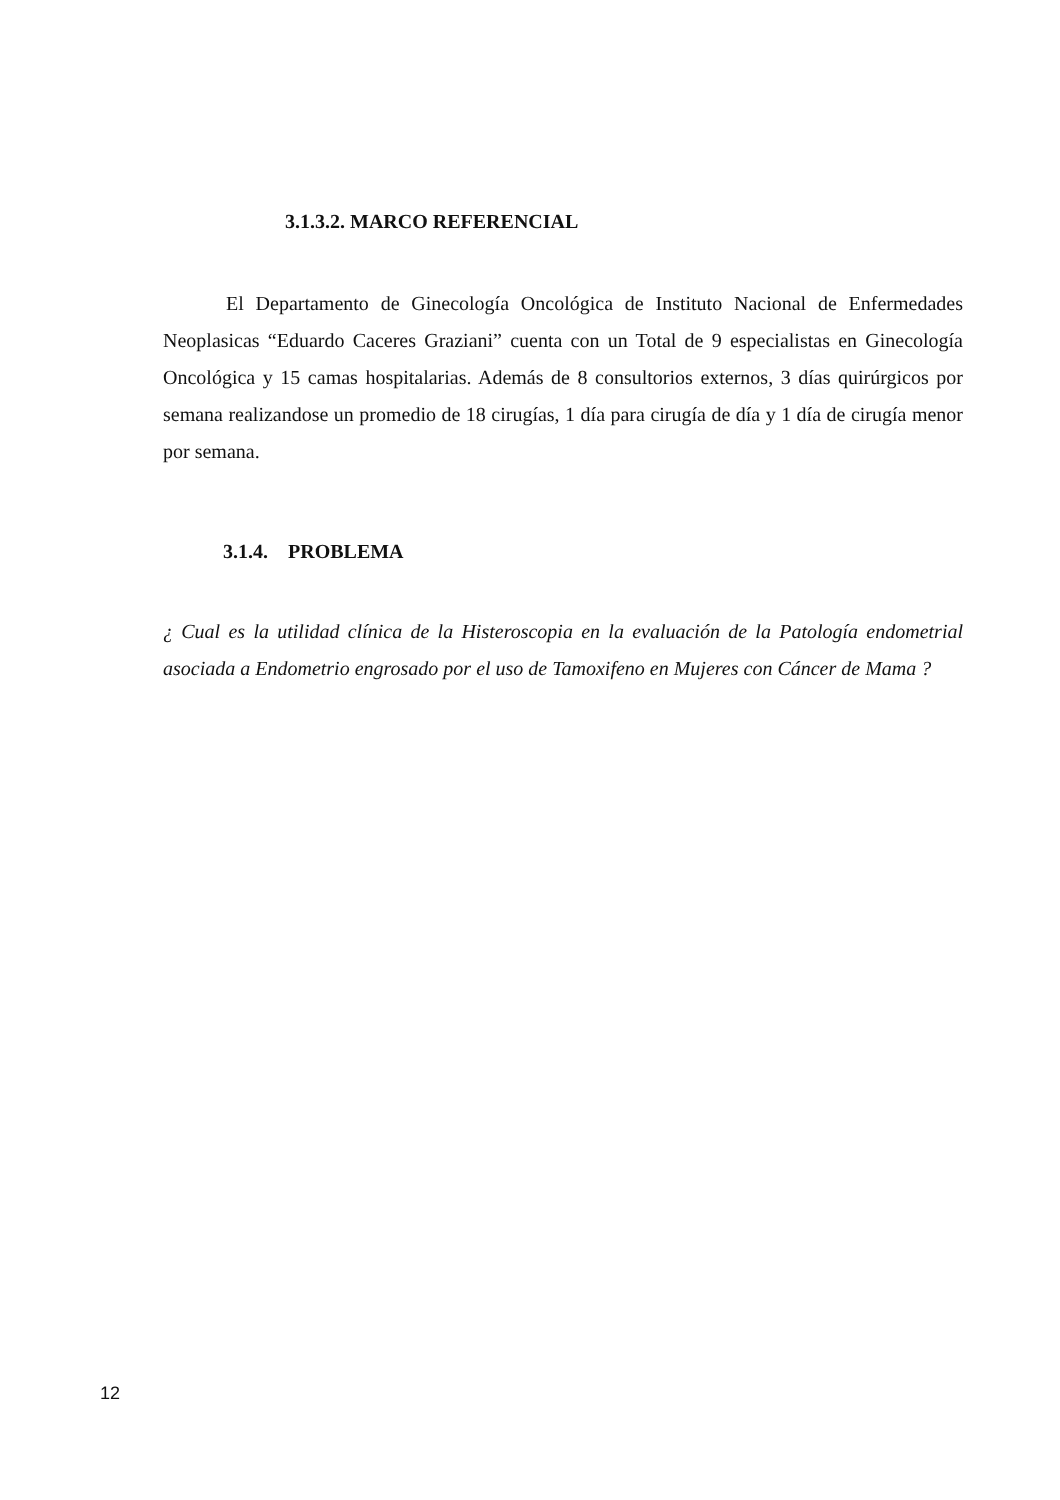3.1.3.2. MARCO REFERENCIAL
El Departamento de Ginecología Oncológica de Instituto Nacional de Enfermedades Neoplasicas “Eduardo Caceres Graziani” cuenta con un Total de 9 especialistas en Ginecología Oncológica y 15 camas hospitalarias. Además de 8 consultorios externos, 3 días quirúrgicos por semana realizandose un promedio de 18 cirugías, 1 día para cirugía de día y 1 día de cirugía menor por semana.
3.1.4. PROBLEMA
¿ Cual es la utilidad clínica de la Histeroscopia en la evaluación de la Patología endometrial asociada a Endometrio engrosado por el uso de Tamoxifeno en Mujeres con Cáncer de Mama ?
12